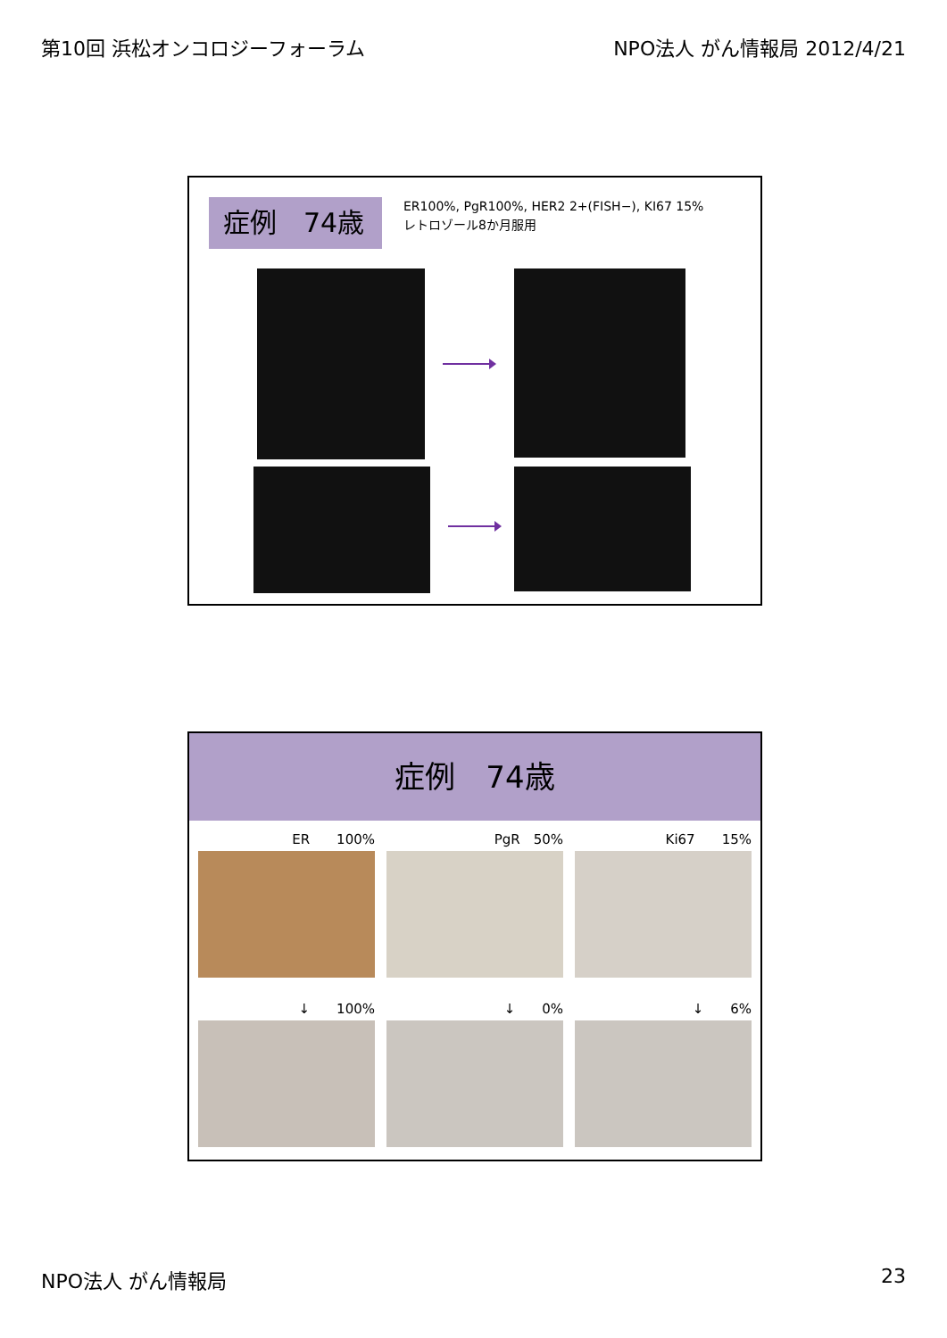第10回 浜松オンコロジーフォーラム NPO法人 がん情報局 2012/4/21
症例　74歳
ER100%, PgR100%, HER2 2+(FISH−), KI67 15%
レトロゾール8か月服用
症例　74歳
ER　　100% PgR　50% Ki67　　15%
↓　　100%
↓　　0%
↓　　6%
NPO法人 がん情報局 23